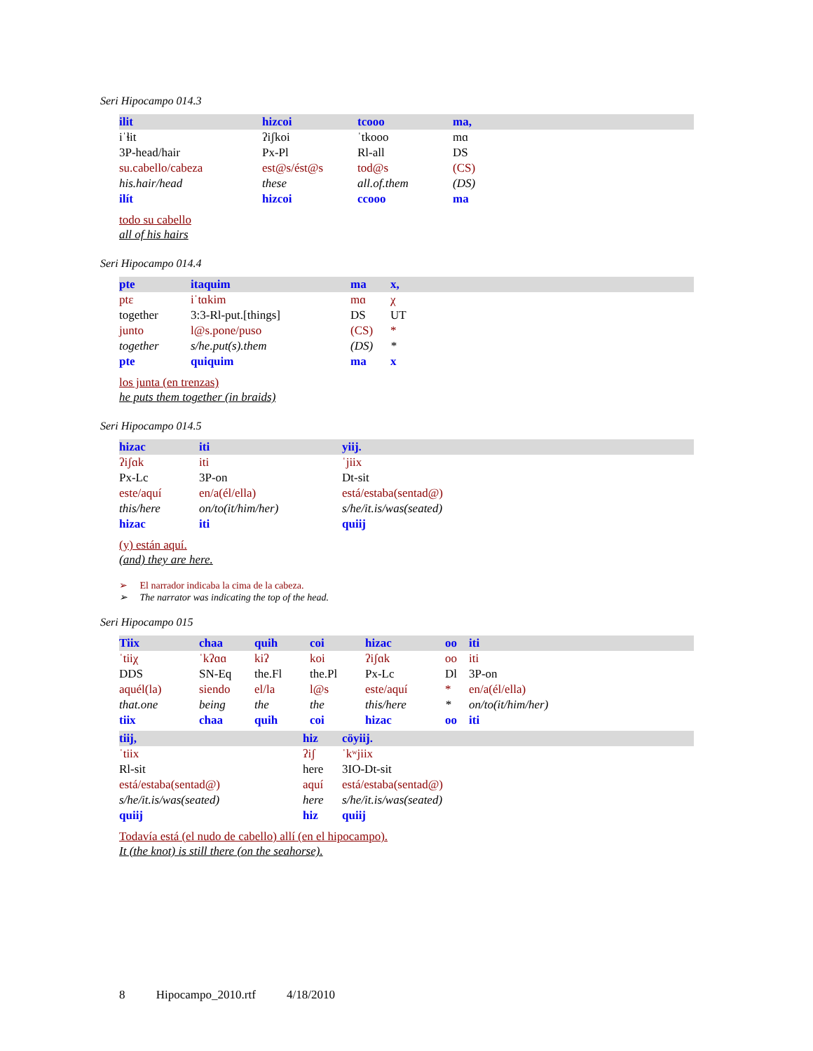Seri Hipocampo 014.3
| ilit | hizcoi | tcooo | ma, |
| iˈɬit | ʔiʃkoi | ˈtkooo | mɑ |
| 3P-head/hair | Px-Pl | Rl-all | DS |
| su.cabello/cabeza | est@s/ést@s | tod@s | (CS) |
| his.hair/head | these | all.of.them | (DS) |
| ilít | hizcoi | ccooo | ma |
todo su cabello
all of his hairs
Seri Hipocampo 014.4
| pte | itaquim | ma | x, |
| ptɛ | iˈtɑkim | mɑ | χ |
| together | 3:3-Rl-put.[things] | DS | UT |
| junto | l@s.pone/puso | (CS) | * |
| together | s/he.put(s).them | (DS) | * |
| pte | quiquim | ma | x |
los junta (en trenzas)
he puts them together (in braids)
Seri Hipocampo 014.5
| hizac | iti | yiij. |
| ʔiʃɑk | iti | ˈjiix |
| Px-Lc | 3P-on | Dt-sit |
| este/aquí | en/a(él/ella) | está/estaba(sentad@) |
| this/here | on/to(it/him/her) | s/he/it.is/was(seated) |
| hizac | iti | quiij |
(y) están aquí.
(and) they are here.
➢ El narrador indicaba la cima de la cabeza.
➢ The narrator was indicating the top of the head.
Seri Hipocampo 015
| Tiix | chaa | quih | coi | hizac | oo | iti |
| ˈtiiχ | ˈkʔɑɑ | kiʔ | koi | ʔiʃɑk | oo | iti |
| DDS | SN-Eq | the.Fl | the.Pl | Px-Lc | Dl | 3P-on |
| aquél(la) | siendo | el/la | l@s | este/aquí | * | en/a(él/ella) |
| that.one | being | the | the | this/here | * | on/to(it/him/her) |
| tiix | chaa | quih | coi | hizac | oo | iti |
| tiij, | hiz | cöyiij. |
| ˈtiix | ʔiʃ | ˈkʷjiix |
| Rl-sit | here | 3IO-Dt-sit |
| está/estaba(sentad@) | aquí | está/estaba(sentad@) |
| s/he/it.is/was(seated) | here | s/he/it.is/was(seated) |
| quiij | hiz | quiij |
Todavía está (el nudo de cabello) allí (en el hipocampo).
It (the knot) is still there (on the seahorse).
8 Hipocampo_2010.rtf 4/18/2010